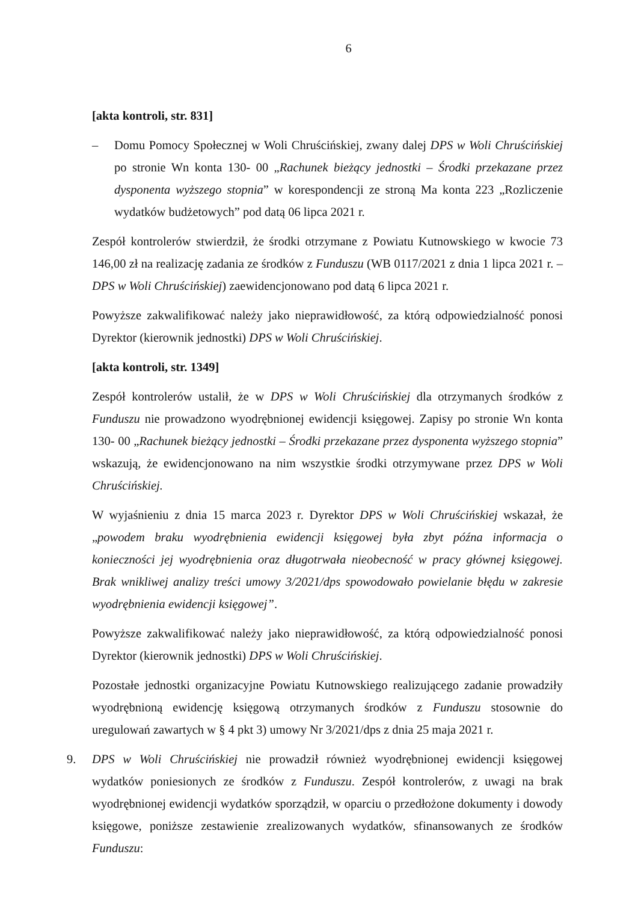6
[akta kontroli, str. 831]
– Domu Pomocy Społecznej w Woli Chruścińskiej, zwany dalej DPS w Woli Chruścińskiej po stronie Wn konta 130- 00 „Rachunek bieżący jednostki – Środki przekazane przez dysponenta wyższego stopnia” w korespondencji ze stroną Ma konta 223 „Rozliczenie wydatków budżetowych” pod datą 06 lipca 2021 r.
Zespół kontrolerów stwierdził, że środki otrzymane z Powiatu Kutnowskiego w kwocie 73 146,00 zł na realizację zadania ze środków z Funduszu (WB 0117/2021 z dnia 1 lipca 2021 r. – DPS w Woli Chruścińskiej) zaewidencjonowano pod datą 6 lipca 2021 r.
Powyższe zakwalifikować należy jako nieprawidłowość, za którą odpowiedzialność ponosi Dyrektor (kierownik jednostki) DPS w Woli Chruścińskiej.
[akta kontroli, str. 1349]
Zespół kontrolerów ustalił, że w DPS w Woli Chruścińskiej dla otrzymanych środków z Funduszu nie prowadzono wyodrębnionej ewidencji księgowej. Zapisy po stronie Wn konta 130- 00 „Rachunek bieżący jednostki – Środki przekazane przez dysponenta wyższego stopnia” wskazują, że ewidencjonowano na nim wszystkie środki otrzymywane przez DPS w Woli Chruścińskiej.
W wyjaśnieniu z dnia 15 marca 2023 r. Dyrektor DPS w Woli Chruścińskiej wskazał, że „powodem braku wyodrębnienia ewidencji księgowej była zbyt późna informacja o konieczności jej wyodrębnienia oraz długotrwała nieobecność w pracy głównej księgowej. Brak wnikliwej analizy treści umowy 3/2021/dps spowodowało powielanie błędu w zakresie wyodrębnienia ewidencji księgowej”.
Powyższe zakwalifikować należy jako nieprawidłowość, za którą odpowiedzialność ponosi Dyrektor (kierownik jednostki) DPS w Woli Chruścińskiej.
Pozostałe jednostki organizacyjne Powiatu Kutnowskiego realizującego zadanie prowadziły wyodrębnioną ewidencję księgową otrzymanych środków z Funduszu stosownie do uregulowań zawartych w § 4 pkt 3) umowy Nr 3/2021/dps z dnia 25 maja 2021 r.
9. DPS w Woli Chruścińskiej nie prowadził również wyodrębnionej ewidencji księgowej wydatków poniesionych ze środków z Funduszu. Zespół kontrolerów, z uwagi na brak wyodrębnionej ewidencji wydatków sporządził, w oparciu o przedłożone dokumenty i dowody księgowe, poniższe zestawienie zrealizowanych wydatków, sfinansowanych ze środków Funduszu: